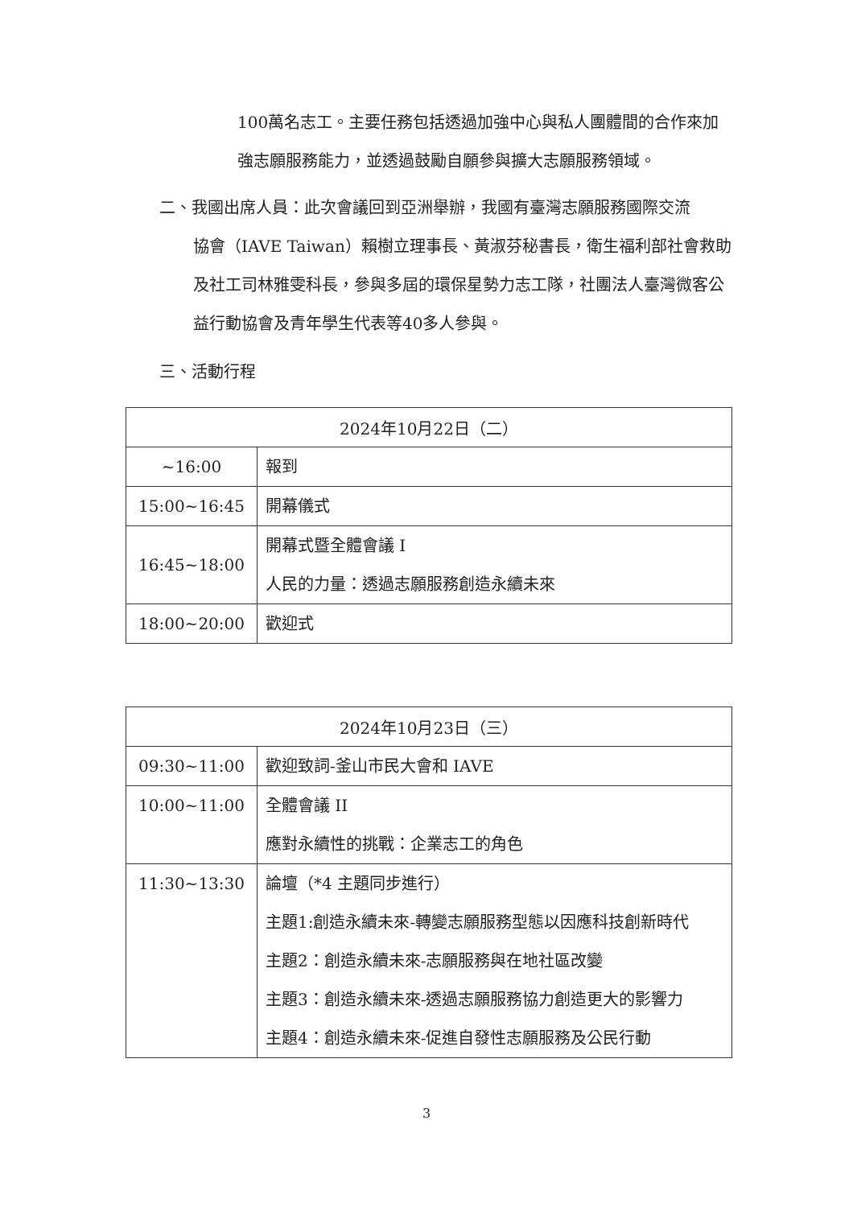100萬名志工。主要任務包括透過加強中心與私人團體間的合作來加強志願服務能力，並透過鼓勵自願參與擴大志願服務領域。
二、我國出席人員：此次會議回到亞洲舉辦，我國有臺灣志願服務國際交流
協會（IAVE Taiwan）賴樹立理事長、黃淑芬秘書長，衛生福利部社會救助及社工司林雅雯科長，參與多屆的環保星勢力志工隊，社團法人臺灣微客公益行動協會及青年學生代表等40多人參與。
三、活動行程
| 2024年10月22日（二） | |
| --- | --- |
| ~16:00 | 報到 |
| 15:00~16:45 | 開幕儀式 |
| 16:45~18:00 | 開幕式暨全體會議 I 人民的力量：透過志願服務創造永續未來 |
| 18:00~20:00 | 歡迎式 |
| 2024年10月23日（三） | |
| --- | --- |
| 09:30~11:00 | 歡迎致詞-釜山市民大會和 IAVE |
| 10:00~11:00 | 全體會議 II 應對永續性的挑戰：企業志工的角色 |
| 11:30~13:30 | 論壇（*4 主題同步進行） 主題1:創造永續未來-轉變志願服務型態以因應科技創新時代 主題2：創造永續未來-志願服務與在地社區改變 主題3：創造永續未來-透過志願服務協力創造更大的影響力 主題4：創造永續未來-促進自發性志願服務及公民行動 |
3